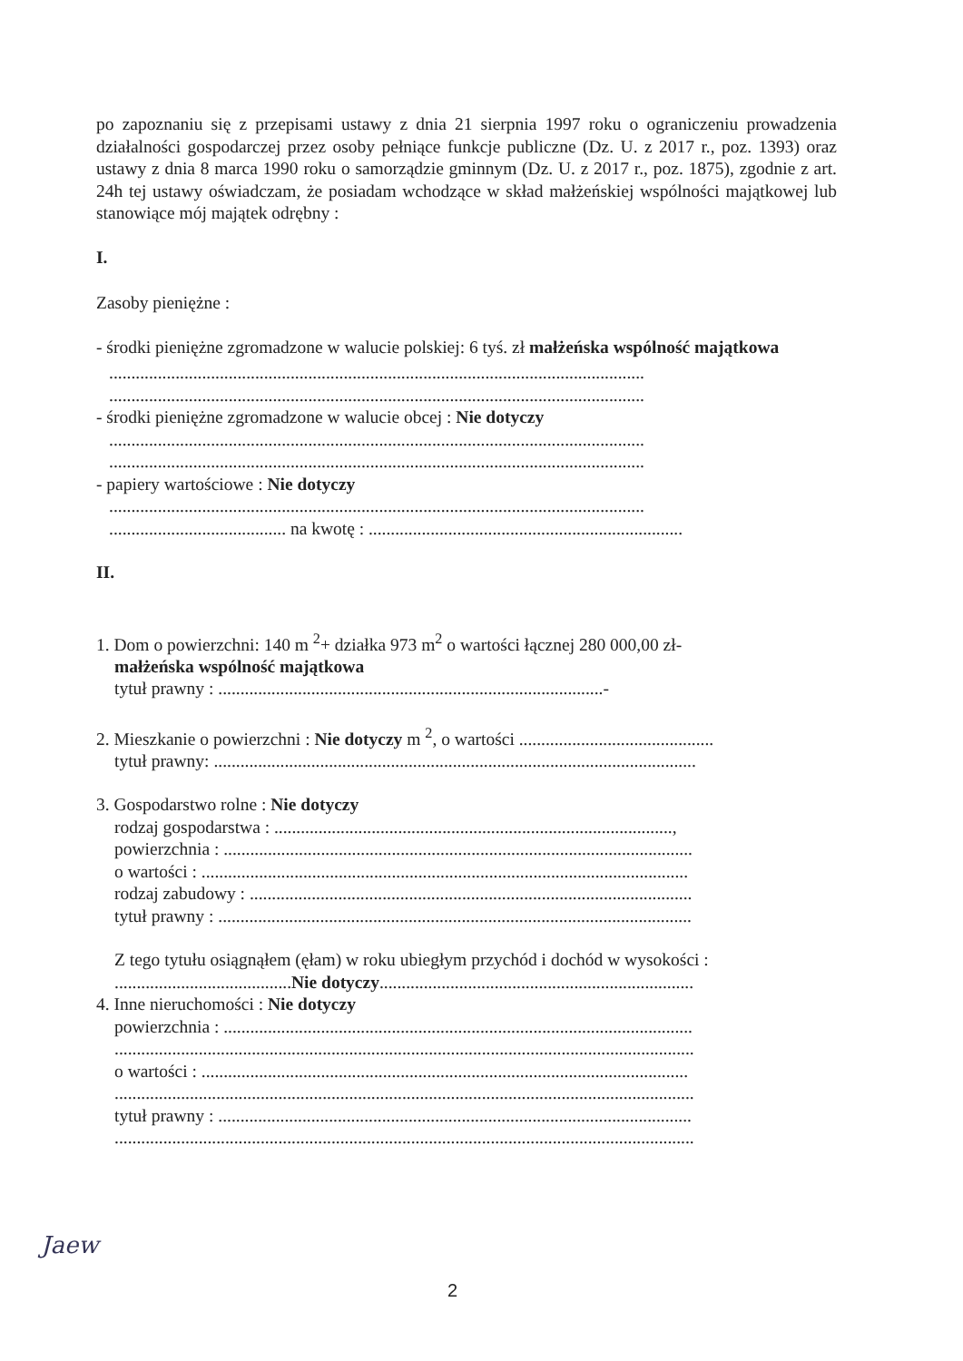po zapoznaniu się z przepisami ustawy z dnia 21 sierpnia 1997 roku o ograniczeniu prowadzenia działalności gospodarczej przez osoby pełniące funkcje publiczne (Dz. U. z 2017 r., poz. 1393) oraz ustawy z dnia 8 marca 1990 roku o samorządzie gminnym (Dz. U. z 2017 r., poz. 1875), zgodnie z art. 24h tej ustawy oświadczam, że posiadam wchodzące w skład małżeńskiej wspólności majątkowej lub stanowiące mój majątek odrębny :
I.
Zasoby pieniężne :
- środki pieniężne zgromadzone w walucie polskiej: 6 tyś. zł małżeńska wspólność majątkowa
.........................................................................................................................
.........................................................................................................................
- środki pieniężne zgromadzone w walucie obcej : Nie dotyczy
.........................................................................................................................
.........................................................................................................................
- papiery wartościowe : Nie dotyczy
.........................................................................................................................
........................................ na kwotę : .......................................................................
II.
1. Dom o powierzchni: 140 m <sup>2</sup>+ działka 973 m<sup>2</sup> o wartości łącznej 280 000,00 zł-
małżeńska wspólność majątkowa
tytuł prawny : .......................................................................................-
2. Mieszkanie o powierzchni : Nie dotyczy m <sup>2</sup>, o wartości ............................................
tytuł prawny: .............................................................................................................
3. Gospodarstwo rolne : Nie dotyczy
rodzaj gospodarstwa : ..........................................................................................,
powierzchnia : ..........................................................................................................
o wartości : ..............................................................................................................
rodzaj zabudowy : ....................................................................................................
tytuł prawny : ...........................................................................................................
Z tego tytułu osiągnąłem (ęłam) w roku ubiegłym przychód i dochód w wysokości :
........................................Nie dotyczy.......................................................................
4. Inne nieruchomości : Nie dotyczy
powierzchnia : ..........................................................................................................
...................................................................................................................................
o wartości : ..............................................................................................................
...................................................................................................................................
tytuł prawny : ...........................................................................................................
...................................................................................................................................
Jaew
2